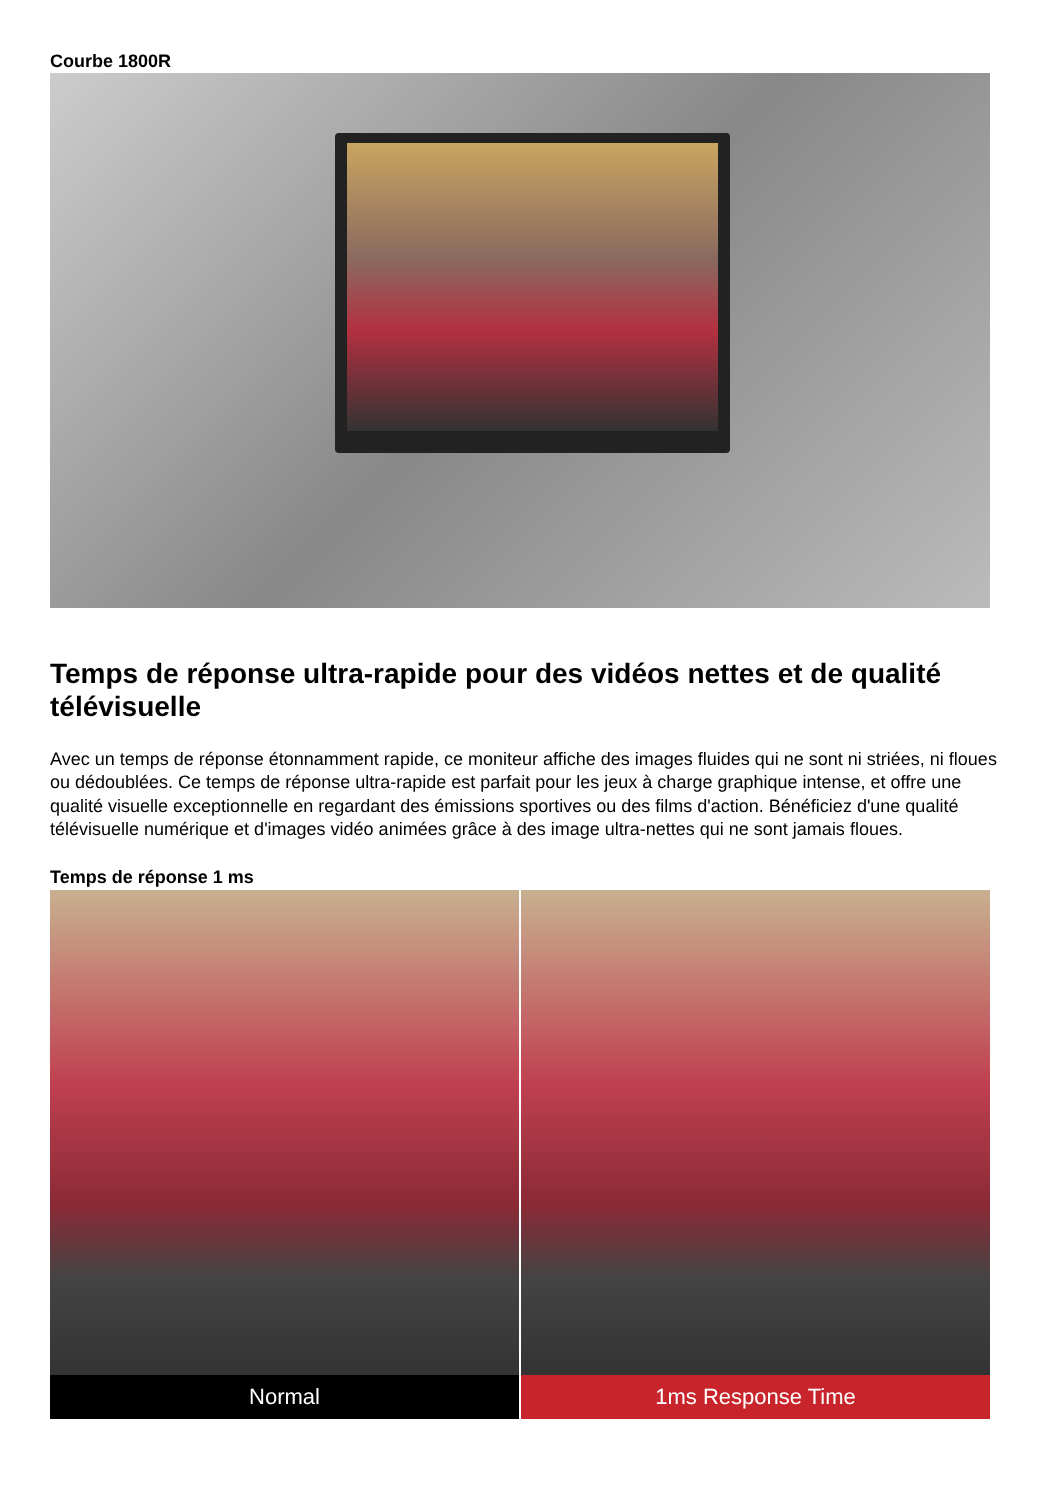Courbe 1800R
Temps de réponse ultra-rapide pour des vidéos nettes et de qualité télévisuelle
Avec un temps de réponse étonnamment rapide, ce moniteur affiche des images fluides qui ne sont ni striées, ni floues ou dédoublées. Ce temps de réponse ultra-rapide est parfait pour les jeux à charge graphique intense, et offre une qualité visuelle exceptionnelle en regardant des émissions sportives ou des films d'action. Bénéficiez d'une qualité télévisuelle numérique et d'images vidéo animées grâce à des image ultra-nettes qui ne sont jamais floues.
Temps de réponse 1 ms
Normal 1ms Response Time